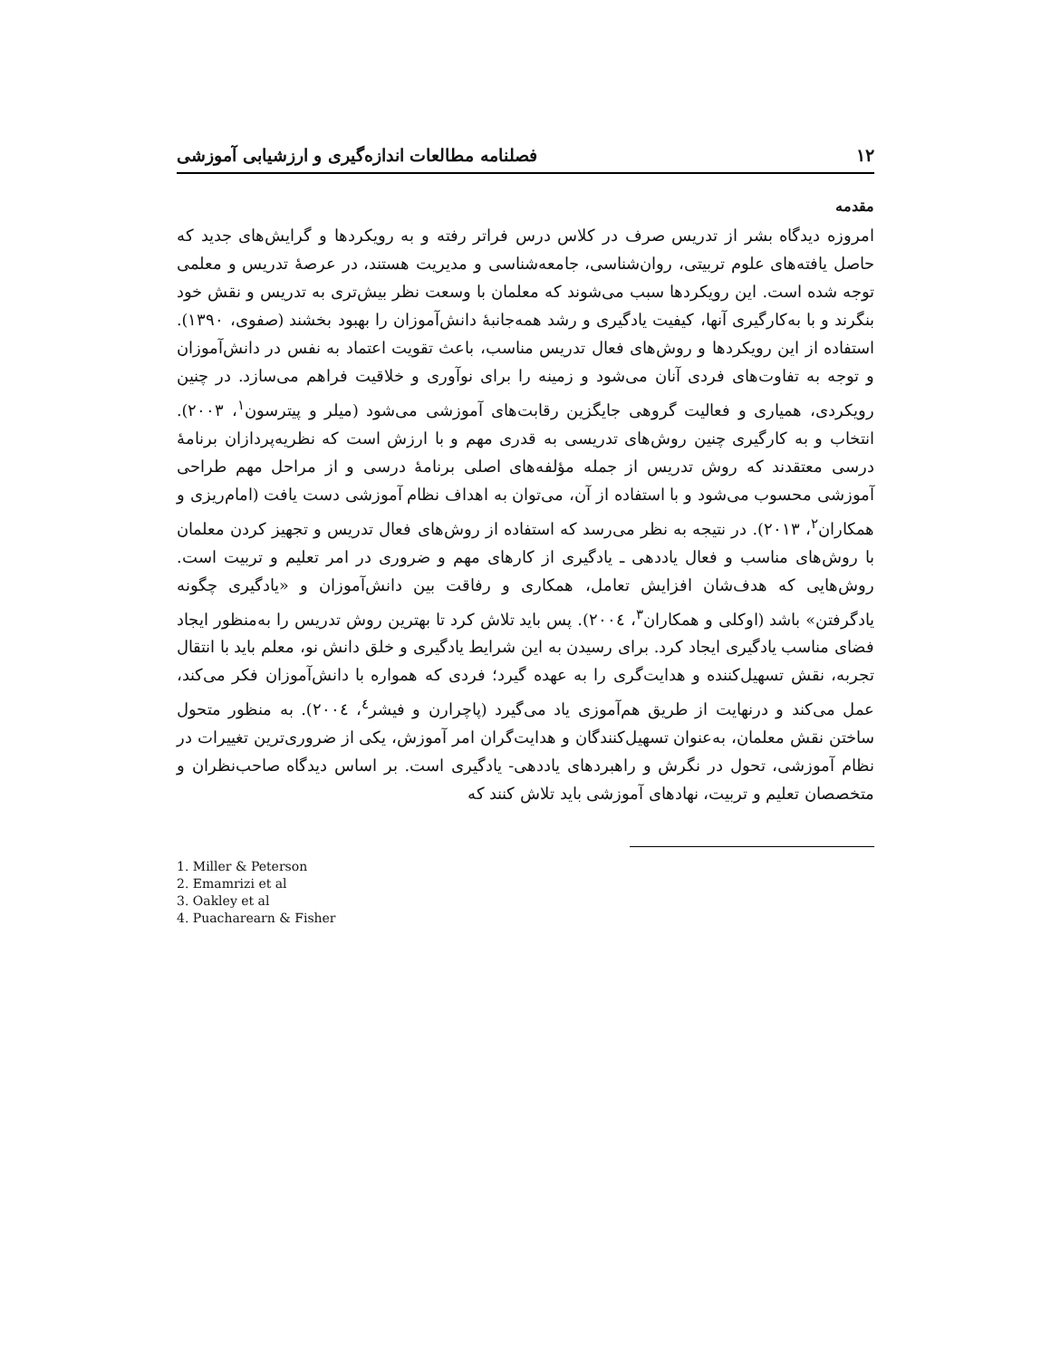۱۲ فصلنامه مطالعات اندازه‌گیری و ارزشیابی آموزشی
مقدمه
امروزه دیدگاه بشر از تدریس صرف در کلاس درس فراتر رفته و به رویکردها و گرایش‌های جدید که حاصل یافته‌های علوم تربیتی، روان‌شناسی، جامعه‌شناسی و مدیریت هستند، در عرصهٔ تدریس و معلمی توجه شده است. این رویکردها سبب می‌شوند که معلمان با وسعت نظر بیش‌تری به تدریس و نقش خود بنگرند و با به‌کارگیری آنها، کیفیت یادگیری و رشد همه‌جانبهٔ دانش‌آموزان را بهبود بخشند (صفوی، ۱۳۹۰). استفاده از این رویکردها و روش‌های فعال تدریس مناسب، باعث تقویت اعتماد به نفس در دانش‌آموزان و توجه به تفاوت‌های فردی آنان می‌شود و زمینه را برای نوآوری و خلاقیت فراهم می‌سازد. در چنین رویکردی، همیاری و فعالیت گروهی جایگزین رقابت‌های آموزشی می‌شود (میلر و پیترسون<sup>۱</sup>، ۲۰۰۳). انتخاب و به کارگیری چنین روش‌های تدریسی به قدری مهم و با ارزش است که نظریه‌پردازان برنامهٔ درسی معتقدند که روش تدریس از جمله مؤلفه‌های اصلی برنامهٔ درسی و از مراحل مهم طراحی آموزشی محسوب می‌شود و با استفاده از آن، می‌توان به اهداف نظام آموزشی دست یافت (امام‌ریزی و همکاران<sup>۲</sup>، ۲۰۱۳). در نتیجه به نظر می‌رسد که استفاده از روش‌های فعال تدریس و تجهیز کردن معلمان با روش‌های مناسب و فعال یاددهی ـ یادگیری از کارهای مهم و ضروری در امر تعلیم و تربیت است. روش‌هایی که هدف‌شان افزایش تعامل، همکاری و رفاقت بین دانش‌آموزان و «یادگیری چگونه یادگرفتن» باشد (اوکلی و همکاران<sup>۳</sup>، ۲۰۰٤). پس باید تلاش کرد تا بهترین روش تدریس را به‌منظور ایجاد فضای مناسب یادگیری ایجاد کرد. برای رسیدن به این شرایط یادگیری و خلق دانش نو، معلم باید با انتقال تجربه، نقش تسهیل‌کننده و هدایت‌گری را به عهده گیرد؛ فردی که همواره با دانش‌آموزان فکر می‌کند، عمل می‌کند و درنهایت از طریق هم‌آموزی یاد می‌گیرد (پاچرارن و فیشر<sup>٤</sup>، ۲۰۰٤). به منظور متحول ساختن نقش معلمان، به‌عنوان تسهیل‌کنندگان و هدایت‌گران امر آموزش، یکی از ضروری‌ترین تغییرات در نظام آموزشی، تحول در نگرش و راهبردهای یاددهی- یادگیری است. بر اساس دیدگاه صاحب‌نظران و متخصصان تعلیم و تربیت، نهادهای آموزشی باید تلاش کنند که
1. Miller & Peterson
2. Emamrizi et al
3. Oakley et al
4. Puacharearn & Fisher